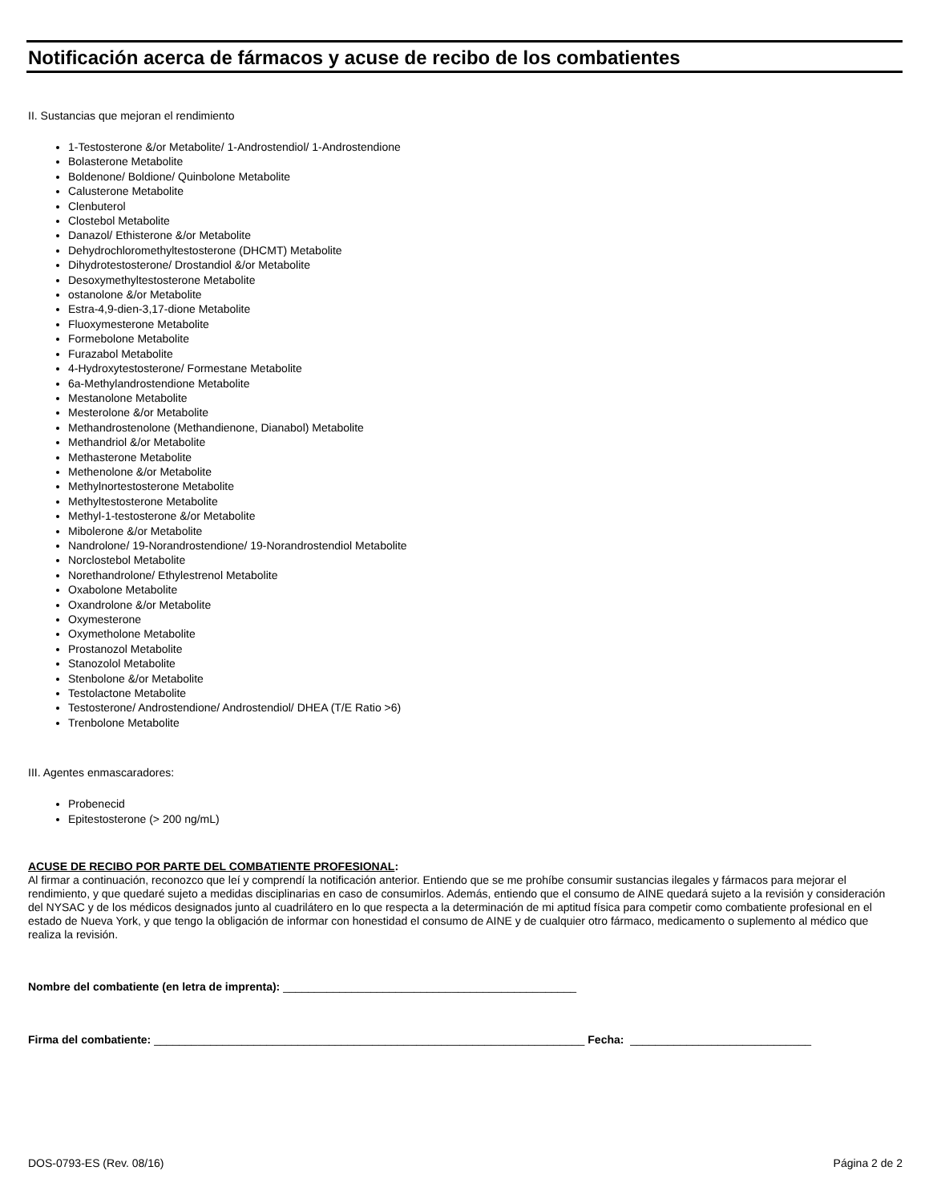Notificación acerca de fármacos y acuse de recibo de los combatientes
II. Sustancias que mejoran el rendimiento
1-Testosterone &/or Metabolite/ 1-Androstendiol/ 1-Androstendione
Bolasterone Metabolite
Boldenone/ Boldione/ Quinbolone Metabolite
Calusterone Metabolite
Clenbuterol
Clostebol Metabolite
Danazol/ Ethisterone &/or Metabolite
Dehydrochloromethyltestosterone (DHCMT) Metabolite
Dihydrotestosterone/ Drostandiol &/or Metabolite
Desoxymethyltestosterone Metabolite
ostanolone &/or Metabolite
Estra-4,9-dien-3,17-dione Metabolite
Fluoxymesterone Metabolite
Formebolone Metabolite
Furazabol Metabolite
4-Hydroxytestosterone/ Formestane Metabolite
6a-Methylandrostendione Metabolite
Mestanolone Metabolite
Mesterolone &/or Metabolite
Methandrostenolone (Methandienone, Dianabol) Metabolite
Methandriol &/or Metabolite
Methasterone Metabolite
Methenolone &/or Metabolite
Methylnortestosterone Metabolite
Methyltestosterone Metabolite
Methyl-1-testosterone &/or Metabolite
Mibolerone &/or Metabolite
Nandrolone/ 19-Norandrostendione/ 19-Norandrostendiol Metabolite
Norclostebol Metabolite
Norethandrolone/ Ethylestrenol Metabolite
Oxabolone Metabolite
Oxandrolone &/or Metabolite
Oxymesterone
Oxymetholone Metabolite
Prostanozol Metabolite
Stanozolol Metabolite
Stenbolone &/or Metabolite
Testolactone Metabolite
Testosterone/ Androstendione/ Androstendiol/ DHEA (T/E Ratio >6)
Trenbolone Metabolite
III. Agentes enmascaradores:
Probenecid
Epitestosterone (> 200 ng/mL)
ACUSE DE RECIBO POR PARTE DEL COMBATIENTE PROFESIONAL:
Al firmar a continuación, reconozco que leí y comprendí la notificación anterior. Entiendo que se me prohíbe consumir sustancias ilegales y fármacos para mejorar el rendimiento, y que quedaré sujeto a medidas disciplinarias en caso de consumirlos. Además, entiendo que el consumo de AINE quedará sujeto a la revisión y consideración del NYSAC y de los médicos designados junto al cuadrilátero en lo que respecta a la determinación de mi aptitud física para competir como combatiente profesional en el estado de Nueva York, y que tengo la obligación de informar con honestidad el consumo de AINE y de cualquier otro fármaco, medicamento o suplemento al médico que realiza la revisión.
Nombre del combatiente (en letra de imprenta): _______________________________________________
Firma del combatiente: _____________________________________________________________________ Fecha: _____________________________
DOS-0793-ES (Rev. 08/16) Página 2 de 2